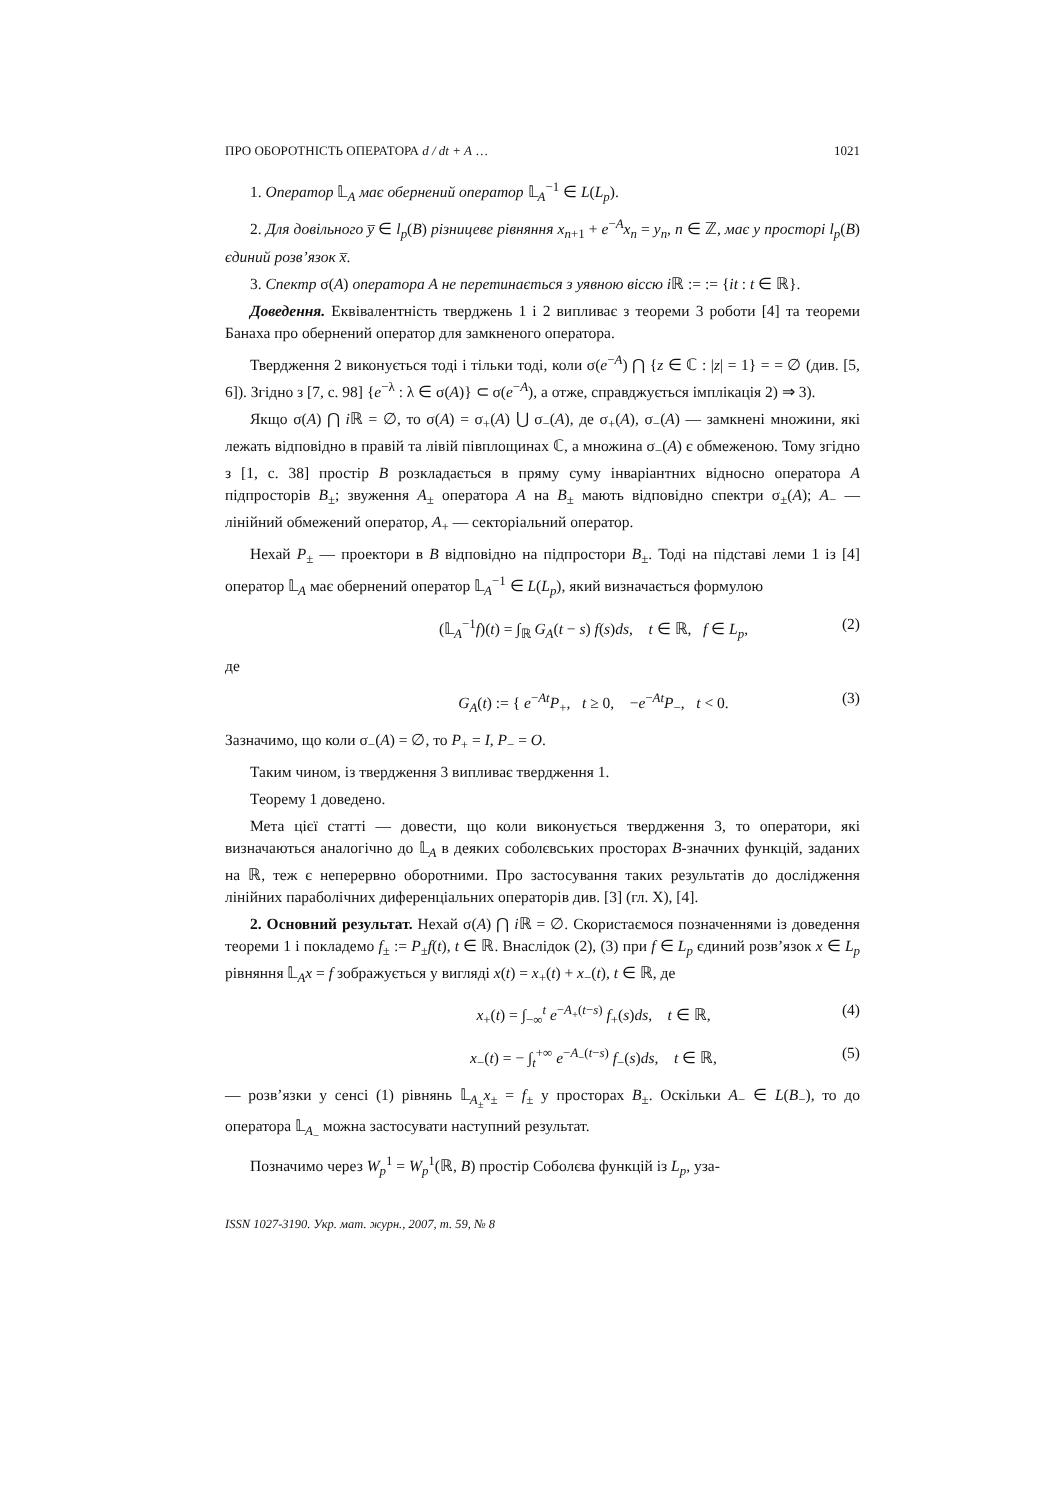ПРО ОБОРОТНІСТЬ ОПЕРАТОРА d / dt + A … 1021
1. Оператор 𝕃<sub>A</sub> має обернений оператор 𝕃<sub>A</sub><sup>−1</sup> ∈ L(L<sub>p</sub>).
2. Для довільного y̅ ∈ l<sub>p</sub>(B) різницеве рівняння x<sub>n+1</sub> + e<sup>−A</sup>x<sub>n</sub> = y<sub>n</sub>, n ∈ ℤ, має у просторі l<sub>p</sub>(B) єдиний розв’язок x̅.
3. Спектр σ(A) оператора A не перетинається з уявною віссю i ℝ := := {it : t ∈ ℝ}.
Доведення. Еквівалентність тверджень 1 і 2 випливає з теореми 3 роботи [4] та теореми Банаха про обернений оператор для замкненого оператора.
Твердження 2 виконується тоді і тільки тоді, коли σ(e<sup>−A</sup>) ⋂ {z ∈ ℂ : |z| = 1} = = ∅ (див. [5, 6]). Згідно з [7, с. 98] {e<sup>−λ</sup> : λ ∈ σ(A)} ⊂ σ(e<sup>−A</sup>), а отже, справджується імплікація 2) ⇒ 3).
Якщо σ(A) ⋂ i ℝ = ∅, то σ(A) = σ<sub>+</sub>(A) ⋃ σ<sub>−</sub>(A), де σ<sub>+</sub>(A), σ<sub>−</sub>(A) — замкнені множини, які лежать відповідно в правій та лівій півплощинах ℂ, а множина σ<sub>−</sub>(A) є обмеженою. Тому згідно з [1, с. 38] простір B розкладається в пряму суму інваріантних відносно оператора A підпросторів B<sub>±</sub>; звуження A<sub>±</sub> оператора A на B<sub>±</sub> мають відповідно спектри σ<sub>±</sub>(A); A<sub>−</sub> — лінійний обмежений оператор, A<sub>+</sub> — секторіальний оператор.
Нехай P<sub>±</sub> — проектори в B відповідно на підпростори B<sub>±</sub>. Тоді на підставі леми 1 із [4] оператор 𝕃<sub>A</sub> має обернений оператор 𝕃<sub>A</sub><sup>−1</sup> ∈ L(L<sub>p</sub>), який визначається формулою
(𝕃<sub>A</sub><sup>−1</sup>f)(t) = ∫<sub>ℝ</sub> G<sub>A</sub>(t − s) f(s)ds, t ∈ ℝ, f ∈ L<sub>p</sub>, (2)
де
G<sub>A</sub>(t) := { e<sup>−At</sup>P<sub>+</sub>, t ≥ 0, −e<sup>−At</sup>P<sub>−</sub>, t < 0. (3)
Зазначимо, що коли σ<sub>−</sub>(A) = ∅, то P<sub>+</sub> = I, P<sub>−</sub> = O.
Таким чином, із твердження 3 випливає твердження 1.
Теорему 1 доведено.
Мета цієї статті — довести, що коли виконується твердження 3, то оператори, які визначаються аналогічно до 𝕃<sub>A</sub> в деяких соболєвських просторах B-значних функцій, заданих на ℝ, теж є неперервно оборотними. Про застосування таких результатів до дослідження лінійних параболічних диференціальних операторів див. [3] (гл. X), [4].
2. Основний результат. Нехай σ(A) ⋂ i ℝ = ∅. Скористаємося позначеннями із доведення теореми 1 і покладемо f<sub>±</sub> := P<sub>±</sub>f(t), t ∈ ℝ. Внаслідок (2), (3) при f ∈ L<sub>p</sub> єдиний розв’язок x ∈ L<sub>p</sub> рівняння 𝕃<sub>A</sub>x = f зображується у вигляді x(t) = x<sub>+</sub>(t) + x<sub>−</sub>(t), t ∈ ℝ, де
x<sub>+</sub>(t) = ∫<sub>−∞</sub><sup>t</sup> e<sup>−A<sub>+</sub>(t−s)</sup> f<sub>+</sub>(s)ds, t ∈ ℝ, (4)
x<sub>−</sub>(t) = − ∫<sub>t</sub><sup>+∞</sup> e<sup>−A<sub>−</sub>(t−s)</sup> f<sub>−</sub>(s)ds, t ∈ ℝ, (5)
— розв’язки у сенсі (1) рівнянь 𝕃<sub>A<sub>±</sub></sub>x<sub>±</sub> = f<sub>±</sub> у просторах B<sub>±</sub>. Оскільки A<sub>−</sub> ∈ L(B<sub>−</sub>), то до оператора 𝕃<sub>A<sub>−</sub></sub> можна застосувати наступний результат.
Позначимо через W<sub>p</sub><sup>1</sup> = W<sub>p</sub><sup>1</sup>(ℝ, B) простір Соболєва функцій із L<sub>p</sub>, уза-
ISSN 1027-3190. Укр. мат. журн., 2007, т. 59, № 8